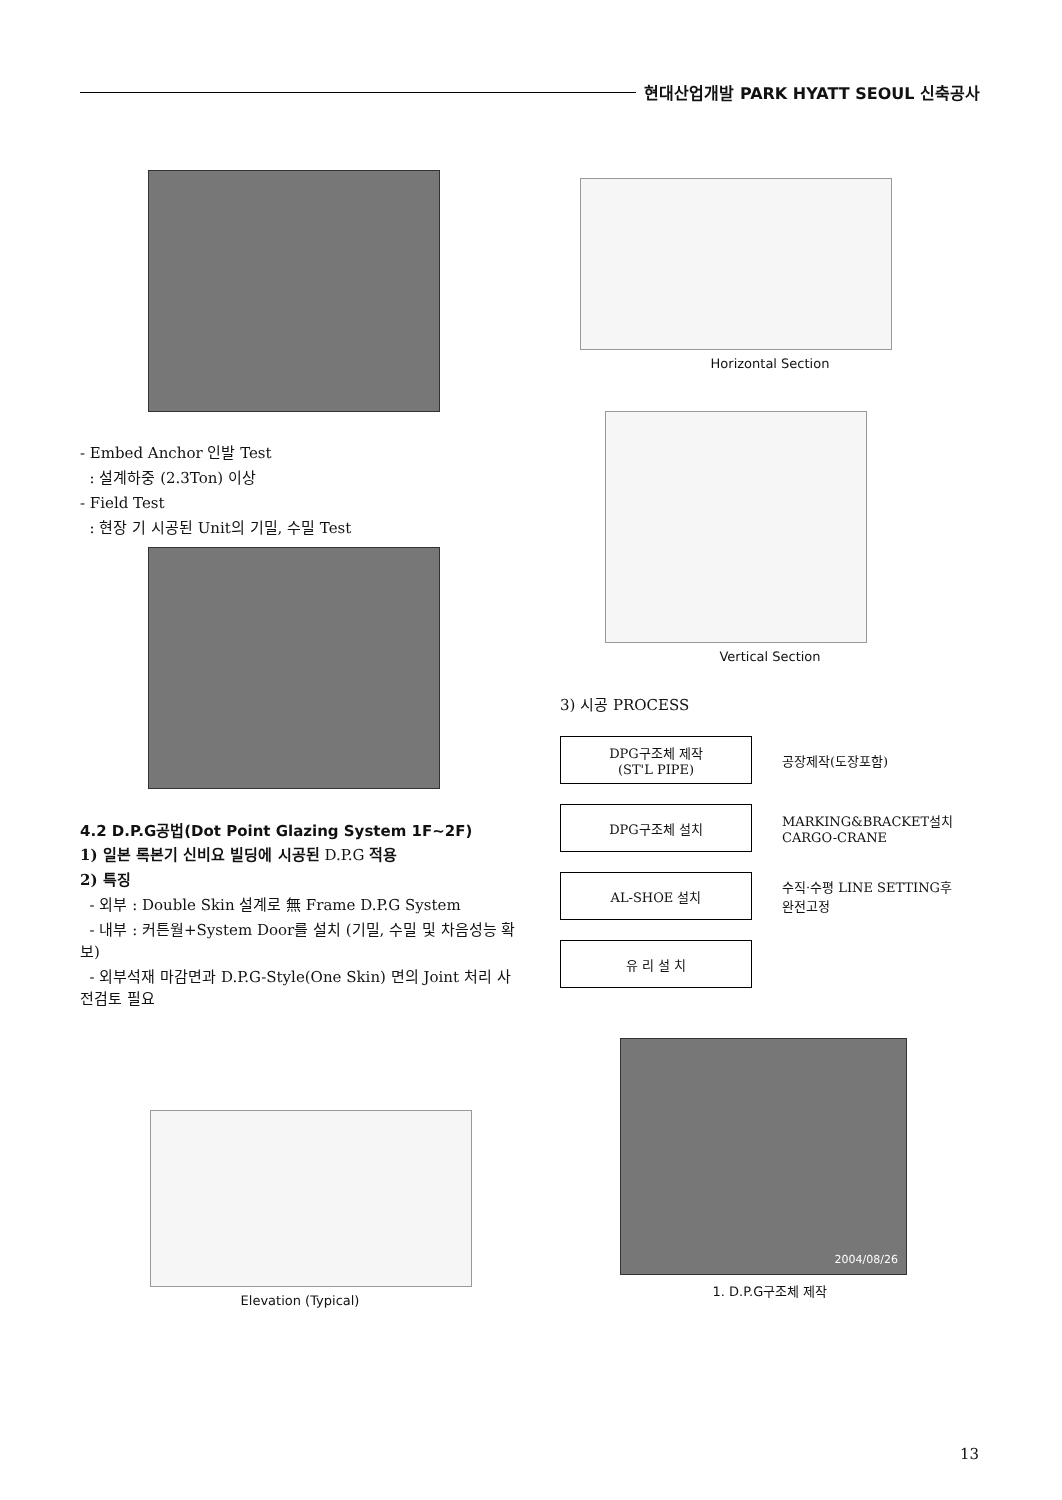현대산업개발 PARK HYATT SEOUL 신축공사
- Embed Anchor 인발 Test
: 설계하중 (2.3Ton) 이상
- Field Test
: 현장 기 시공된 Unit의 기밀, 수밀 Test
4.2 D.P.G공법(Dot Point Glazing System 1F~2F)
1) 일본 록본기 신비요 빌딩에 시공된 D.P.G 적용
2) 특징
- 외부 : Double Skin 설계로 無 Frame D.P.G System
- 내부 : 커튼월+System Door를 설치 (기밀, 수밀 및 차음성능 확보)
- 외부석재 마감면과 D.P.G-Style(One Skin) 면의 Joint 처리 사전검토 필요
Elevation (Typical)
Horizontal Section
Vertical Section
3) 시공 PROCESS
DPG구조체 제작
(ST'L PIPE)
공장제작(도장포함)
DPG구조체 설치
MARKING&BRACKET설치
CARGO-CRANE
AL-SHOE 설치
수직·수평 LINE SETTING후
완전고정
유 리 설 치
2004/08/26
1. D.P.G구조체 제작
13